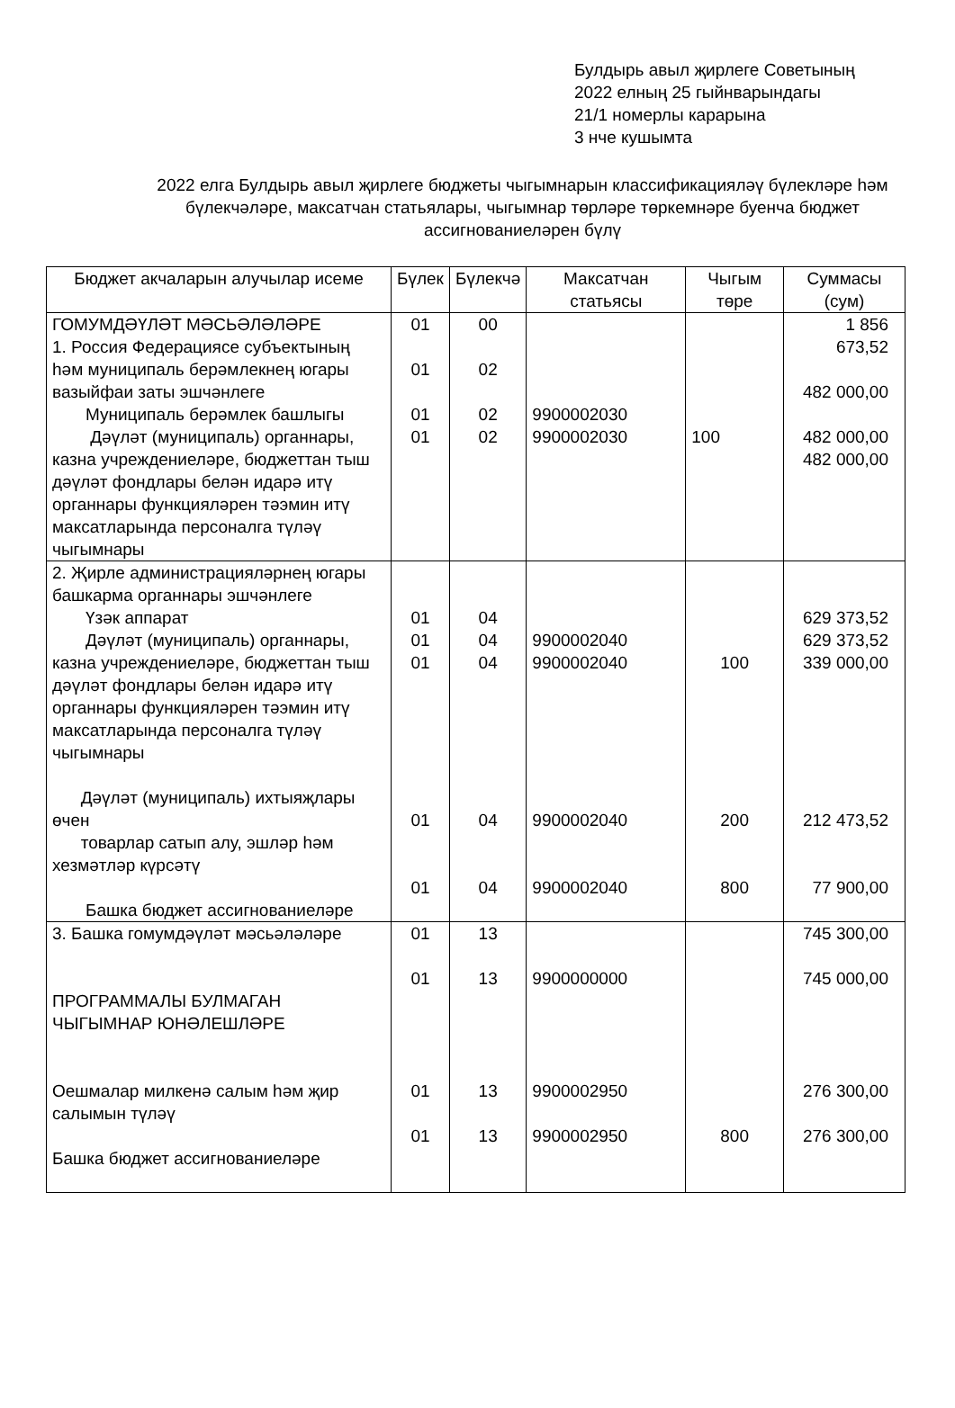Булдырь авыл җирлеге Советының
2022 елның 25 гыйнварындагы
21/1 номерлы карарына
3 нче кушымта
2022 елга Булдырь авыл җирлеге бюджеты чыгымнарын классификацияләү бүлекләре һәм бүлекчәләре, максатчан статьялары, чыгымнар төрләре төркемнәре буенча бюджет ассигнованиеләрен бүлү
| Бюджет акчаларын алучылар исеме | Бүлек | Бүлекчә | Максатчан статьясы | Чыгым төре | Суммасы (сум) |
| --- | --- | --- | --- | --- | --- |
| ГОМУМДӘҮЛӘТ МӘСЬӘЛӘЛӘРЕ 1. Россия Федерациясе субъектының һәм муниципаль берәмлекнең югары вазыйфаи заты эшчәнлеге Муниципаль берәмлек башлыгы Дәүләт (муниципаль) органнары, казна учреждениеләре, бюджеттан тыш дәүләт фондлары белән идарә итү органнары функцияләрен тәэмин итү максатларында персоналга түләү чыгымнары | 01 01 01 01 | 00 02 02 02 | 9900002030 9900002030 | 100 | 1 856 673,52 482 000,00 482 000,00 482 000,00 |
| 2. Җирле администрацияләрнең югары башкарма органнары эшчәнлеге Үзәк аппарат Дәүләт (муниципаль) органнары, казна учреждениеләре, бюджеттан тыш дәүләт фондлары белән идарә итү органнары функцияләрен тәэмин итү максатларында персоналга түләү чыгымнары Дәүләт (муниципаль) ихтыяҗлары өчен товарлар сатып алу, эшләр һәм хезмәтләр күрсәтү Башка бюджет ассигнованиеләре | 01 01 01 01 01 | 04 04 04 04 04 | 9900002040 9900002040 9900002040 9900002040 | 100 200 800 | 629 373,52 629 373,52 339 000,00 212 473,52 77 900,00 |
| 3. Башка гомумдәүләт мәсьәләләре ПРОГРАММАЛЫ БУЛМАГАН ЧЫГЫМНАР ЮНӘЛЕШЛӘРЕ Оешмалар милкенә салым һәм җир салымын түләү Башка бюджет ассигнованиеләре | 01 01 01 01 | 13 13 13 13 | 9900000000 9900002950 9900002950 | 800 | 745 300,00 745 000,00 276 300,00 276 300,00 |